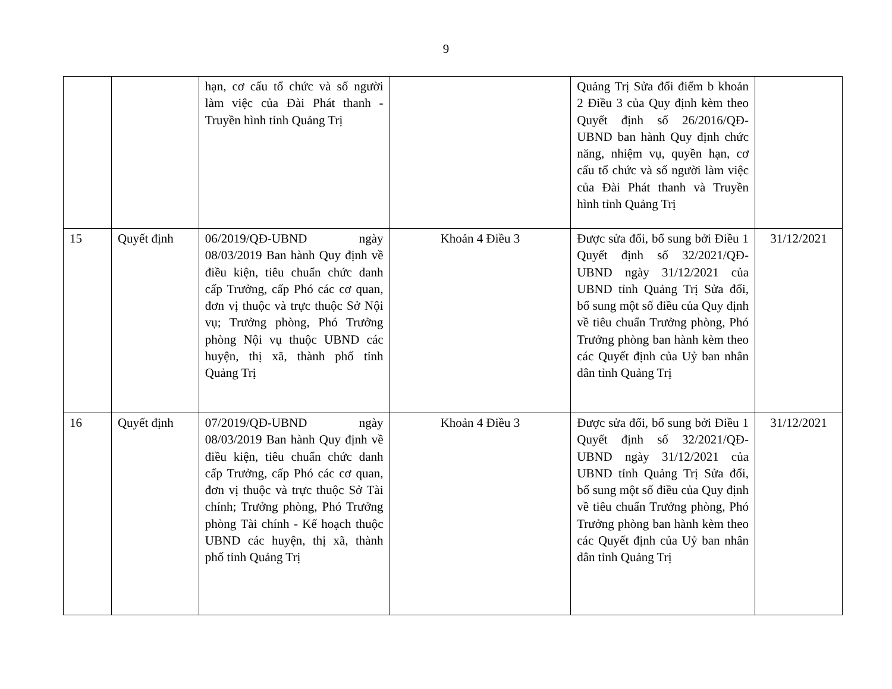9
| | | hạn, cơ cấu tổ chức và số người làm việc của Đài Phát thanh - Truyền hình tỉnh Quảng Trị | | Quảng Trị Sửa đổi điểm b khoản 2 Điều 3 của Quy định kèm theo Quyết định số 26/2016/QĐ-UBND ban hành Quy định chức năng, nhiệm vụ, quyền hạn, cơ cấu tổ chức và số người làm việc của Đài Phát thanh và Truyền hình tỉnh Quảng Trị | |
| 15 | Quyết định | 06/2019/QĐ-UBND ngày 08/03/2019 Ban hành Quy định về điều kiện, tiêu chuẩn chức danh cấp Trưởng, cấp Phó các cơ quan, đơn vị thuộc và trực thuộc Sở Nội vụ; Trưởng phòng, Phó Trưởng phòng Nội vụ thuộc UBND các huyện, thị xã, thành phố tỉnh Quảng Trị | Khoản 4 Điều 3 | Được sửa đổi, bổ sung bởi Điều 1 Quyết định số 32/2021/QĐ-UBND ngày 31/12/2021 của UBND tỉnh Quảng Trị Sửa đổi, bổ sung một số điều của Quy định về tiêu chuẩn Trưởng phòng, Phó Trưởng phòng ban hành kèm theo các Quyết định của Uỷ ban nhân dân tỉnh Quảng Trị | 31/12/2021 |
| 16 | Quyết định | 07/2019/QĐ-UBND ngày 08/03/2019 Ban hành Quy định về điều kiện, tiêu chuẩn chức danh cấp Trưởng, cấp Phó các cơ quan, đơn vị thuộc và trực thuộc Sở Tài chính; Trưởng phòng, Phó Trưởng phòng Tài chính - Kế hoạch thuộc UBND các huyện, thị xã, thành phố tỉnh Quảng Trị | Khoản 4 Điều 3 | Được sửa đổi, bổ sung bởi Điều 1 Quyết định số 32/2021/QĐ-UBND ngày 31/12/2021 của UBND tỉnh Quảng Trị Sửa đổi, bổ sung một số điều của Quy định về tiêu chuẩn Trưởng phòng, Phó Trưởng phòng ban hành kèm theo các Quyết định của Uỷ ban nhân dân tỉnh Quảng Trị | 31/12/2021 |